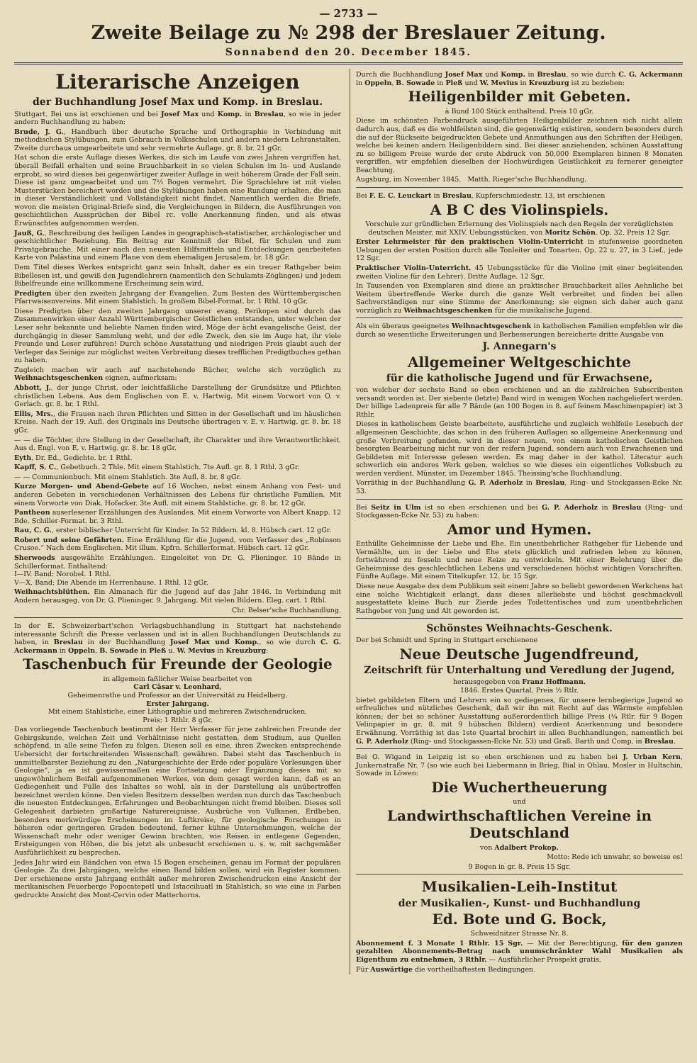— 2733 —
Zweite Beilage zu № 298 der Breslauer Zeitung.
Sonnabend den 20. December 1845.
Literarische Anzeigen
der Buchhandlung Josef Max und Komp. in Breslau.
Stuttgart. Bei uns ist erschienen und bei Josef Max und Komp. in Breslau, so wie in jeder andern Buchhandlung zu haben:
Brude, J. G., Handbuch über deutsche Sprache und Orthographie in Verbindung mit methodischen Stylübungen, zum Gebrauch in Volksschulen und andern niedern Lehranstalten. Zweite durchaus umgearbeitete und sehr vermehrte Auflage. gr. 8. br. 21 gGr.
Hat schon die erste Auflage dieses Werkes, die sich im Laufe von zwei Jahren vergriffen hat, überall Beifall erhalten und seine Brauchbarkeit in so vielen Schulen im In- und Auslande erprobt, so wird dieses bei gegenwärtiger zweiter Auflage in weit höherem Grade der Fall sein. Diese ist ganz umgearbeitet und um 7½ Bogen vermehrt. Die Sprachlehre ist mit vielen Musterstücken bereichert worden und die Stylübungen haben eine Rundung erhalten, die man in dieser Verständlichkeit und Vollständigkeit nicht findet. Namentlich werden die Briefe, wovon die meisten Original-Briefe sind, die Vergleichungen in Bildern, die Ausführungen von geschichtlichen Aussprüchen der Bibel rc. volle Anerkennung finden, und als etwas Erwünschtes aufgenommen werden.
Jauß, G., Beschreibung des heiligen Landes in geographisch-statistischer, archäologischer und geschichtlicher Beziehung. Ein Beitrag zur Kenntniß der Bibel, für Schulen und zum Privatgebrauche. Mit einer nach den neuesten Hilfsmitteln und Entdeckungen gearbeiteten Karte von Palästina und einem Plane von dem ehemaligen Jerusalem. br. 18 gGr.
Dem Titel dieses Werkes entspricht ganz sein Inhalt, daher es ein treuer Rathgeber beim Bibellesen ist, und gewiß den Jugendlehrern (namentlich den Schulamts-Zöglingen) und jedem Bibelfreunde eine willkommene Erscheinung sein wird.
Predigten über den zweiten Jahrgang der Evangelien. Zum Besten des Württembergischen Pfarrwaisenvereins. Mit einem Stahlstich. In großem Bibel-Format. br. 1 Rthl. 10 gGr.
Diese Predigten über den zweiten Jahrgang unserer evang. Perikopen sind durch das Zusammenwirken einer Anzahl Württembergischer Geistlichen entstanden, unter welchen der Leser sehr bekannte und beliebte Namen finden wird. Möge der ächt evangelische Geist, der durchgängig in dieser Sammlung weht, und der edle Zweck, den sie im Auge hat, ihr viele Freunde und Leser zuführen! Durch schöne Ausstattung und niedrigen Preis glaubt auch der Verleger das Seinige zur möglichst weiten Verbreitung dieses trefflichen Predigtbuches gethan zu haben.
Zugleich machen wir auch auf nachstehende Bücher, welche sich vorzüglich zu Weihnachtsgeschenken eignen, aufmerksam:
Abbott, J., der junge Christ, oder leichtfaßliche Darstellung der Grundsätze und Pflichten christlichen Lebens. Aus dem Englischen von E. v. Hartwig. Mit einem Vorwort von O. v. Gerlach. gr. 8. br. 1 Rthl.
Ellis, Mrs., die Frauen nach ihren Pflichten und Sitten in der Gesellschaft und im häuslichen Kreise. Nach der 19. Aufl. des Originals ins Deutsche übertragen v. E. v. Hartwig. gr. 8. br. 18 gGr.
— — die Töchter, ihre Stellung in der Gesellschaft, ihr Charakter und ihre Verantwortlichkeit. Aus d. Engl. von E. v. Hartwig. gr. 8. br. 18 gGr.
Eyth, Dr. Ed., Gedichte. br. 1 Rthl.
Kapff, S. C., Gebetbuch. 2 Thle. Mit einem Stahlstich. 7te Aufl. gr. 8. 1 Rthl. 3 gGr.
— — Communionbuch. Mit einem Stahlstich. 3te Aufl. 8. br. 8 gGr.
Kurze Morgen- und Abend-Gebete auf 16 Wochen, nebst einem Anhang von Fest- und anderen Gebeten in verschiedenen Verhältnissen des Lebens für christliche Familien. Mit einem Vorworte von Diak. Hofacker. 3te Aufl. mit einem Stahlstiche. gr. 8. br. 12 gGr.
Pantheon auserlesener Erzählungen des Auslandes. Mit einem Vorworte von Albert Knapp. 12 Bde. Schiller-Format. br. 3 Rthl.
Rau, C. G., erster biblischer Unterricht für Kinder. In 52 Bildern. kl. 8. Hübsch cart. 12 gGr.
Robert und seine Gefährten. Eine Erzählung für die Jugend, vom Verfasser des „Robinson Crusoe.“ Nach dem Englischen. Mit illum. Kpfrn. Schillerformat. Hübsch cart. 12 gGr.
Sherwoods ausgewählte Erzählungen. Eingeleitet von Dr. G. Plieninger. 10 Bände in Schillerformat. Enthaltend:
I—IV. Band: Norobel. 1 Rthl.
V—X. Band: Die Abende im Herrenhause. 1 Rthl. 12 gGr.
Weihnachtsblüthen. Ein Almanach für die Jugend auf das Jahr 1846. In Verbindung mit Andern herausgeg. von Dr. G. Plieninger. 9. Jahrgang. Mit vielen Bildern. Eleg. cart. 1 Rthl.
Chr. Belser'sche Buchhandlung.
In der E. Schweizerbart'schen Verlagsbuchhandlung in Stuttgart hat nachstehende interessante Schrift die Presse verlassen und ist in allen Buchhandlungen Deutschlands zu haben, in Breslau in der Buchhandlung Josef Max und Komp., so wie durch C. G. Ackermann in Oppeln, B. Sowade in Pleß u. W. Mevius in Kreuzburg:
Taschenbuch für Freunde der Geologie
in allgemein faßlicher Weise bearbeitet von
Carl Cäsar v. Leonhard,
Geheimenrathe und Professor an der Universität zu Heidelberg.
Erster Jahrgang.
Mit einem Stahlstiche, einer Lithographie und mehreren Zwischendrucken.
Preis: 1 Rthlr. 8 gGr.
Das vorliegende Taschenbuch bestimmt der Herr Verfasser für jene zahlreichen Freunde der Gebirgskunde, welchen Zeit und Verhältnisse nicht gestatten, dem Studium, aus Quellen schöpfend, in alle seine Tiefen zu folgen. Diesen soll es eine, ihren Zwecken entsprechende Uebersicht der fortschreitenden Wissenschaft gewähren. Dabei steht das Taschenbuch in unmittelbarster Beziehung zu den „Naturgeschichte der Erde oder populäre Vorlesungen über Geologie“, ja es ist gewissermaßen eine Fortsetzung oder Ergänzung dieses mit so ungewöhnlichem Beifall aufgenommenen Werkes, von dem gesagt werden kann, daß es an Gediegenheit und Fülle des Inhaltes so wohl, als in der Darstellung als unübertroffen bezeichnet werden könne. Den vielen Besitzern desselben werden nun durch das Taschenbuch die neuesten Entdeckungen, Erfahrungen und Beobachtungen nicht fremd bleiben. Dieses soll Gelegenheit darbieten großartige Naturereignisse, Ausbrüche von Vulkanen, Erdbeben, besonders merkwürdige Erscheinungen im Luftkreise, für geologische Forschungen in höheren oder geringeren Graden bedeutend, ferner kühne Unternehmungen, welche der Wissenschaft mehr oder weniger Gewinn brachten, wie Reisen in entlegene Gegenden, Ersteigungen von Höhen, die bis jetzt als unbesucht erschienen u. s. w. mit sachgemäßer Ausführlichkeit zu besprechen.
Jedes Jahr wird ein Bändchen von etwa 15 Bogen erscheinen, genau im Format der populären Geologie. Zu drei Jahrgängen, welche einen Band bilden sollen, wird ein Register kommen. Der erschienene erste Jahrgang enthält außer mehreren Zwischendrucken eine Ansicht der merikanischen Feuerberge Popocatepetl und Istaccihuatl in Stahlstich, so wie eine in Farben gedruckte Ansicht des Mont-Cervin oder Matterhorns.
Durch die Buchhandlung Josef Max und Komp. in Breslau, so wie durch C. G. Ackermann in Oppeln, B. Sowade in Pleß und W. Mevius in Kreuzburg ist zu beziehen:
Heiligenbilder mit Gebeten.
à Bund 100 Stück enthaltend. Preis 10 gGr.
Diese im schönsten Farbendruck ausgeführten Heiligenbilder zeichnen sich nicht allein dadurch aus, daß es die wohlfeilsten sind, die gegenwärtig existiren, sondern besonders durch die auf der Rückseite beigedruckten Gebete und Anmuthungen aus den Schriften der Heiligen, welche bei keinen andern Heiligenbildern sind. Bei dieser anziehenden, schönen Ausstattung zu so billigem Preise wurde der erste Abdruck von 50,000 Exemplaren binnen 8 Monaten vergriffen, wir empfehlen dieselben der Hochwürdigen Geistlichkeit zu fernerer geneigter Beachtung.
Augsburg, im November 1845. Matth. Rieger'sche Buchhandlung.
Bei F. E. C. Leuckart in Breslau, Kupferschmiedestr. 13, ist erschienen
A B C des Violinspiels.
Vorschule zur gründlichen Erlernung des Violinspiels nach den Regeln der vorzüglichsten deutschen Meister, mit XXIV. Uebungsstücken, von Moritz Schön. Op. 32. Preis 12 Sgr.
Erster Lehrmeister für den praktischen Violin-Unterricht in stufenweise geordneten Uebungen der ersten Position durch alle Tonleiter und Tonarten. Op. 22 u. 27, in 3 Lief., jede 12 Sgr.
Praktischer Violin-Unterricht. 45 Uebungsstücke für die Violine (mit einer begleitenden zweiten Violine für den Lehrer). Dritte Auflage. 12 Sgr.
In Tausenden von Exemplaren sind diese an praktischer Brauchbarkeit alles Aehnliche bei Weitem übertreffende Werke durch die ganze Welt verbreitet und finden bei allen Sachverständigen nur eine Stimme der Anerkennung; sie eignen sich daher auch ganz vorzüglich zu Weihnachtsgeschenken für die musikalische Jugend.
Als ein überaus geeignetes Weihnachtsgeschenk in katholischen Familien empfehlen wir die durch so wesentliche Erweiterungen und Berbesserungen bereicherte dritte Ausgabe von
J. Annegarn's
Allgemeiner Weltgeschichte
für die katholische Jugend und für Erwachsene,
von welcher der sechste Band so eben erschienen und an die zahlreichen Subscribenten versandt worden ist. Der siebente (letzte) Band wird in wenigen Wochen nachgeliefert werden. Der billige Ladenpreis für alle 7 Bände (an 100 Bogen in 8. auf feinem Maschinenpapier) ist 3 Rthlr.
Dieses in katholischem Geiste bearbeitete, ausführliche und zugleich wohlfeile Lesebuch der allgemeinen Geschichte, das schon in den früheren Auflagen so allgemeine Anerkennung und große Verbreitung gefunden, wird in dieser neuen, von einem katholischen Geistlichen besorgten Bearbeitung nicht nur von der reifern Jugend, sondern auch von Erwachsenen und Gebildeten mit Interesse gelesen werden. Es mag daher in der kathol. Literatur auch schwerlich ein anderes Werk geben, welches so wie dieses ein eigentliches Volksbuch zu werden verdient. Münster, im Dezember 1845. Theissing'sche Buchhandlung.
Vorräthig in der Buchhandlung G. P. Aderholz in Breslau, Ring- und Stockgassen-Ecke Nr. 53.
Bei Seitz in Ulm ist so eben erschienen und bei G. P. Aderholz in Breslau (Ring- und Stockgassen-Ecke Nr. 53) zu haben:
Amor und Hymen.
Enthüllte Geheimnisse der Liebe und Ehe. Ein unentbehrlicher Rathgeber für Liebende und Vermählte, um in der Liebe und Ehe stets glücklich und zufrieden leben zu können, fortwährend zu fesseln und neue Reize zu entwickeln. Mit einer Belehrung über die Geheimnisse des geschlechtlichen Lebens und verschiedenen höchst wichtigen Vorschriften. Fünfte Auflage. Mit einem Titelkupfer. 12. br. 15 Sgr.
Diese neue Ausgabe des dem Publikum seit einem Jahre so beliebt gewordenen Werkchens hat eine solche Wichtigkeit erlangt, dass dieses allerliebste und höchst geschmackvoll ausgestattete kleine Buch zur Zierde jedes Toilettentisches und zum unentbehrlichen Rathgeber von Jung und Alt geworden ist.
Schönstes Weihnachts-Geschenk.
Der bei Schmidt und Spring in Stuttgart erschienene
Neue Deutsche Jugendfreund,
Zeitschrift für Unterhaltung und Veredlung der Jugend,
herausgegeben von Franz Hoffmann.
1846. Erstes Quartal, Preis ½ Rtlr.
bietet gebildeten Eltern und Lehrern ein so gediegenes, für unsere lernbegierige Jugend so erfreuliches und nützliches Geschenk, daß wir ihn mit Recht auf das Wärmste empfehlen können; der bei so schöner Ausstattung außerordentlich billige Preis (¼ Rtlr. für 9 Bogen Velinpapier in gr. 8. mit 9 hübschen Bildern) verdient Anerkennung und besondere Erwähnung. Vorräthig ist das 1ste Quartal brochirt in allen Buchhandlungen, namentlich bei G. P. Aderholz (Ring- und Stockgassen-Ecke Nr. 53) und Graß, Barth und Comp. in Breslau.
Bei O. Wigand in Leipzig ist so eben erschienen und zu haben bei J. Urban Kern, Junkernstraße Nr. 7 (so wie auch bei Liebermann in Brieg, Bial in Ohlau, Mosler in Hultschin, Sowade in Löwen:
Die Wuchertheuerung
und
Landwirthschaftlichen Vereine in Deutschland
von Adalbert Prokop.
Motto: Rede ich unwahr, so beweise es!
9 Bogen in gr. 8. Preis 15 Sgr.
Musikalien-Leih-Institut
der Musikalien-, Kunst- und Buchhandlung
Ed. Bote und G. Bock,
Schweidnitzer Strasse Nr. 8.
Abonnement f. 3 Monate 1 Rthlr. 15 Sgr. — Mit der Berechtigung, für den ganzen gezahlten Abonnements-Betrag nach unumschränkter Wahl Musikalien als Eigenthum zu entnehmen, 3 Rthlr. — Ausführlicher Prospekt gratis.
Für Auswärtige die vortheilhaftesten Bedingungen.